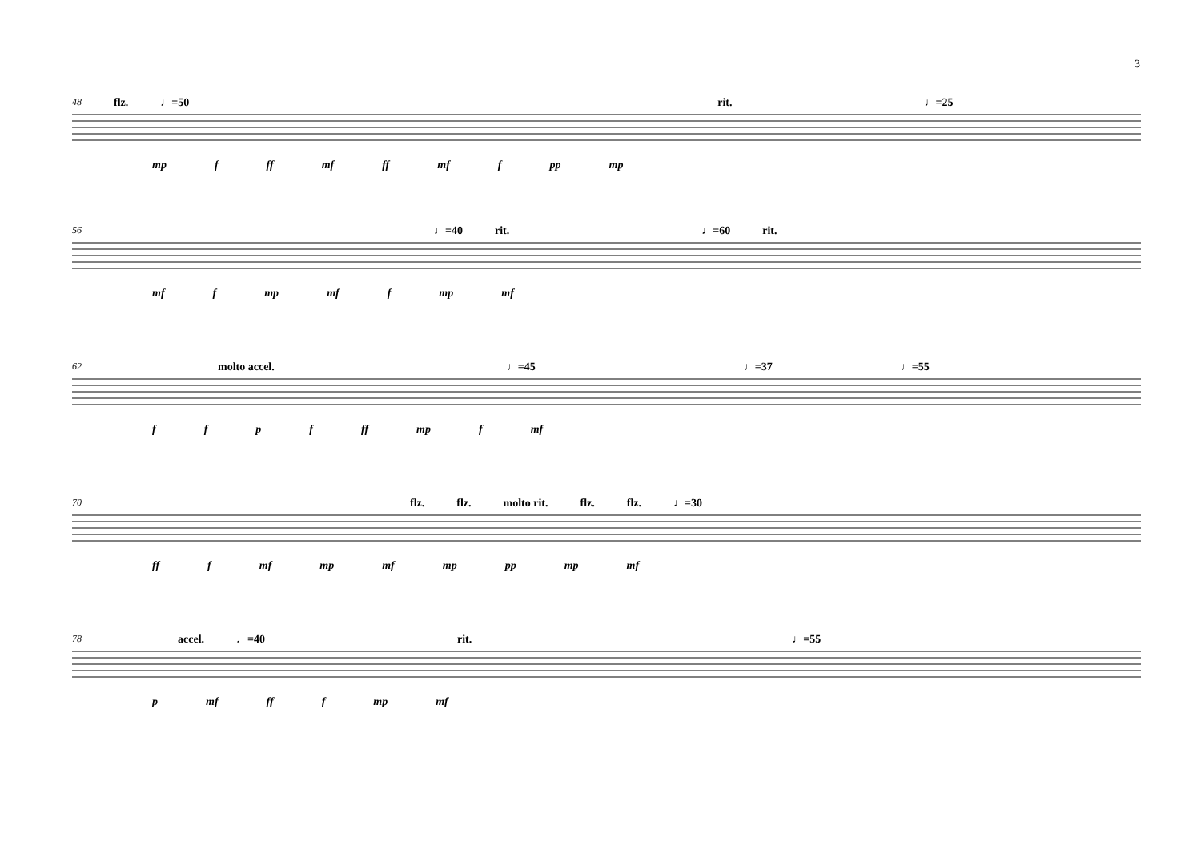3
48 flz. ♩=50 rit. ♩=25
mp f ff mf ff mf f pp mp
56 ♩=40 rit. ♩=60 rit.
mf f mp mf f mp mf
62 molto accel. ♩=45 ♩=37 ♩=55
ffpf ff mp f mf
70 flz. flz. molto rit. flz. flz. ♩=30
ff f mf mp mf mp pp mp mf
78 accel. ♩=40 rit. ♩=55
p mf ff f mp mf